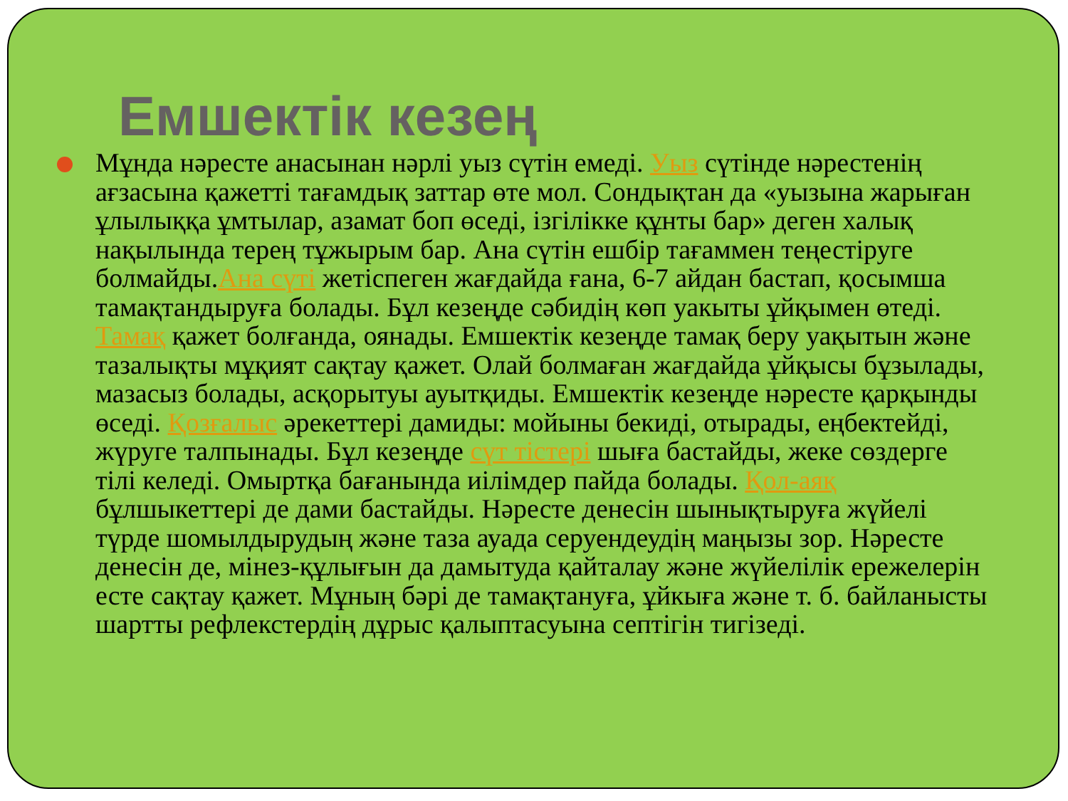Емшектік кезең
Мұнда нәресте анасынан нәрлі уыз сүтін емеді. Уыз сүтінде нәрестенің ағзасына қажетті тағамдық заттар өте мол. Сондықтан да «уызына жарыған ұлылыққа ұмтылар, азамат боп өседі, ізгілікке құнты бар» деген халық нақылында терең тұжырым бар. Ана сүтін ешбір тағаммен теңестіруге болмайды.Ана сүті жетіспеген жағдайда ғана, 6-7 айдан бастап, қосымша тамақтандыруға болады. Бұл кезеңде сәбидің көп уакыты ұйқымен өтеді. Тамақ қажет болғанда, оянады. Емшектік кезеңде тамақ беру уақытын және тазалықты мұқият сақтау қажет. Олай болмаған жағдайда ұйқысы бұзылады, мазасыз болады, асқорытуы ауытқиды. Емшектік кезеңде нәресте қарқынды өседі. Қозғалыс әрекеттері дамиды: мойыны бекиді, отырады, еңбектейді, жүруге талпынады. Бұл кезеңде сүт тістері шыға бастайды, жеке сөздерге тілі келеді. Омыртқа бағанында иілімдер пайда болады. Қол-аяқ бұлшыкеттері де дами бастайды. Нәресте денесін шынықтыруға жүйелі түрде шомылдырудың және таза ауада серуендеудің маңызы зор. Нәресте денесін де, мінез-құлығын да дамытуда қайталау және жүйелілік ережелерін есте сақтау қажет. Мұның бәрі де тамақтануға, ұйкыға және т. б. байланысты шартты рефлекстердің дұрыс қалыптасуына септігін тигізеді.